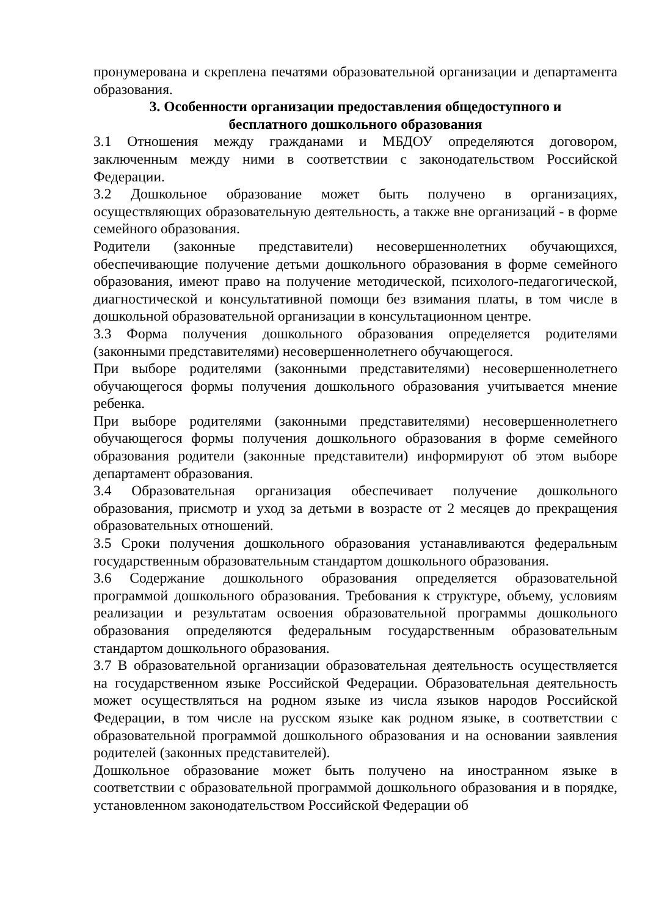пронумерована и скреплена печатями образовательной организации и департамента образования.
3. Особенности организации предоставления общедоступного и
бесплатного дошкольного образования
3.1 Отношения между гражданами и МБДОУ определяются договором, заключенным между ними в соответствии с законодательством Российской Федерации.
3.2 Дошкольное образование может быть получено в организациях, осуществляющих образовательную деятельность, а также вне организаций - в форме семейного образования.
Родители (законные представители) несовершеннолетних обучающихся, обеспечивающие получение детьми дошкольного образования в форме семейного образования, имеют право на получение методической, психолого-педагогической, диагностической и консультативной помощи без взимания платы, в том числе в дошкольной образовательной организации в консультационном центре.
3.3 Форма получения дошкольного образования определяется родителями (законными представителями) несовершеннолетнего обучающегося.
При выборе родителями (законными представителями) несовершеннолетнего обучающегося формы получения дошкольного образования учитывается мнение ребенка.
При выборе родителями (законными представителями) несовершеннолетнего обучающегося формы получения дошкольного образования в форме семейного образования родители (законные представители) информируют об этом выборе департамент образования.
3.4 Образовательная организация обеспечивает получение дошкольного образования, присмотр и уход за детьми в возрасте от 2 месяцев до прекращения образовательных отношений.
3.5 Сроки получения дошкольного образования устанавливаются федеральным государственным образовательным стандартом дошкольного образования.
3.6 Содержание дошкольного образования определяется образовательной программой дошкольного образования. Требования к структуре, объему, условиям реализации и результатам освоения образовательной программы дошкольного образования определяются федеральным государственным образовательным стандартом дошкольного образования.
3.7 В образовательной организации образовательная деятельность осуществляется на государственном языке Российской Федерации. Образовательная деятельность может осуществляться на родном языке из числа языков народов Российской Федерации, в том числе на русском языке как родном языке, в соответствии с образовательной программой дошкольного образования и на основании заявления родителей (законных представителей).
Дошкольное образование может быть получено на иностранном языке в соответствии с образовательной программой дошкольного образования и в порядке, установленном законодательством Российской Федерации об